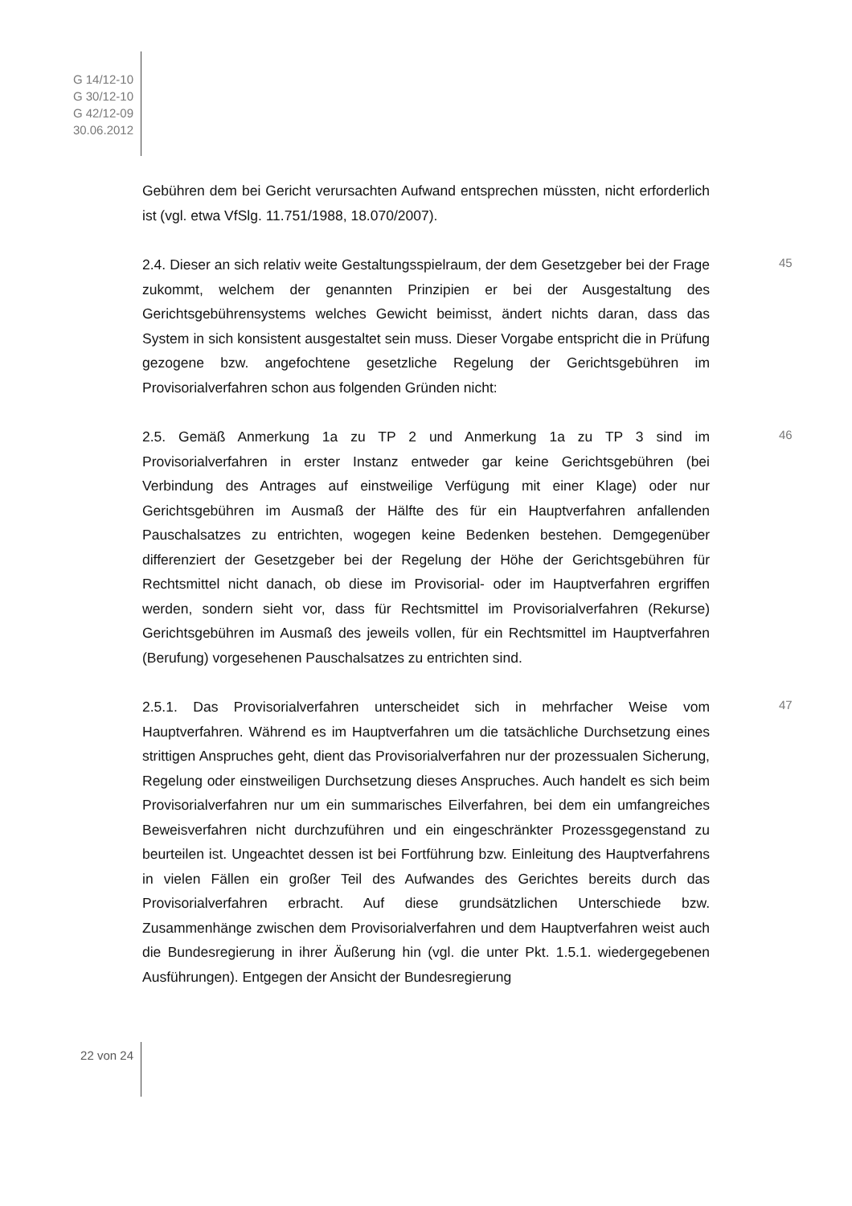G 14/12-10
G 30/12-10
G 42/12-09
30.06.2012
Gebühren dem bei Gericht verursachten Aufwand entsprechen müssten, nicht erforderlich ist (vgl. etwa VfSlg. 11.751/1988, 18.070/2007).
45 2.4. Dieser an sich relativ weite Gestaltungsspielraum, der dem Gesetzgeber bei der Frage zukommt, welchem der genannten Prinzipien er bei der Ausgestaltung des Gerichtsgebührensystems welches Gewicht beimisst, ändert nichts daran, dass das System in sich konsistent ausgestaltet sein muss. Dieser Vorgabe entspricht die in Prüfung gezogene bzw. angefochtene gesetzliche Regelung der Gerichtsgebühren im Provisorialverfahren schon aus folgenden Gründen nicht:
46 2.5. Gemäß Anmerkung 1a zu TP 2 und Anmerkung 1a zu TP 3 sind im Provisorialverfahren in erster Instanz entweder gar keine Gerichtsgebühren (bei Verbindung des Antrages auf einstweilige Verfügung mit einer Klage) oder nur Gerichtsgebühren im Ausmaß der Hälfte des für ein Hauptverfahren anfallenden Pauschalsatzes zu entrichten, wogegen keine Bedenken bestehen. Demgegenüber differenziert der Gesetzgeber bei der Regelung der Höhe der Gerichtsgebühren für Rechtsmittel nicht danach, ob diese im Provisorial- oder im Hauptverfahren ergriffen werden, sondern sieht vor, dass für Rechtsmittel im Provisorialverfahren (Rekurse) Gerichtsgebühren im Ausmaß des jeweils vollen, für ein Rechtsmittel im Hauptverfahren (Berufung) vorgesehenen Pauschalsatzes zu entrichten sind.
47 2.5.1. Das Provisorialverfahren unterscheidet sich in mehrfacher Weise vom Hauptverfahren. Während es im Hauptverfahren um die tatsächliche Durchsetzung eines strittigen Anspruches geht, dient das Provisorialverfahren nur der prozessualen Sicherung, Regelung oder einstweiligen Durchsetzung dieses Anspruches. Auch handelt es sich beim Provisorialverfahren nur um ein summarisches Eilverfahren, bei dem ein umfangreiches Beweisverfahren nicht durchzuführen und ein eingeschränkter Prozessgegenstand zu beurteilen ist. Ungeachtet dessen ist bei Fortführung bzw. Einleitung des Hauptverfahrens in vielen Fällen ein großer Teil des Aufwandes des Gerichtes bereits durch das Provisorialverfahren erbracht. Auf diese grundsätzlichen Unterschiede bzw. Zusammenhänge zwischen dem Provisorialverfahren und dem Hauptverfahren weist auch die Bundesregierung in ihrer Äußerung hin (vgl. die unter Pkt. 1.5.1. wiedergegebenen Ausführungen). Entgegen der Ansicht der Bundesregierung
22 von 24